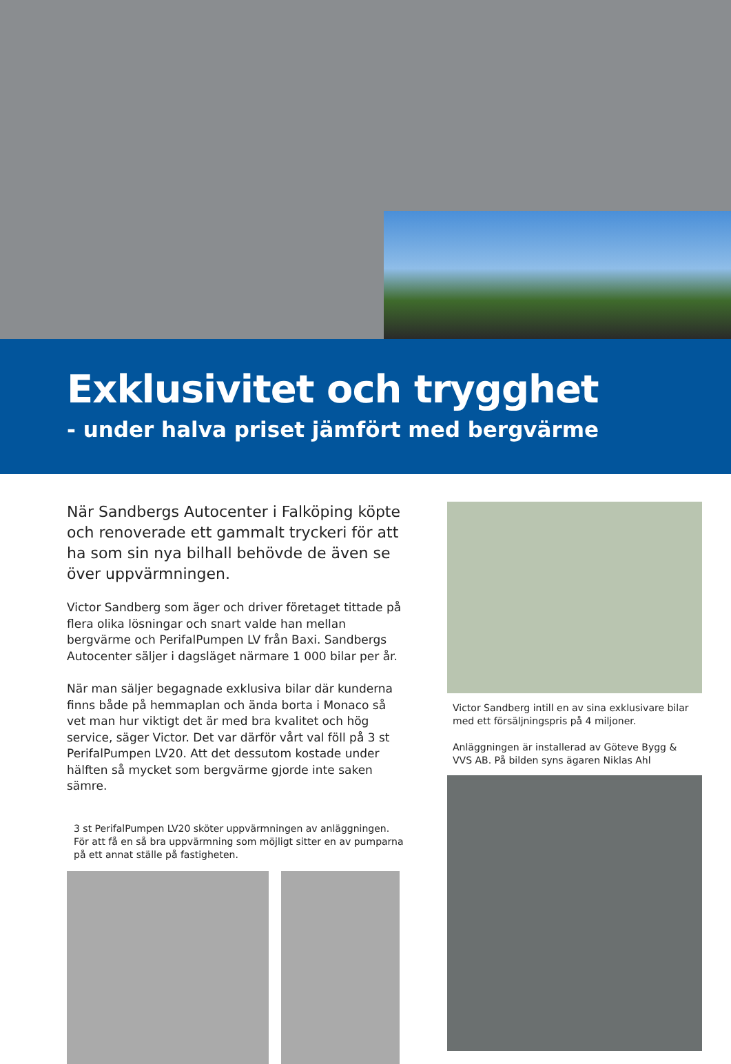Exklusivitet och trygghet
- under halva priset jämfört med bergvärme
När Sandbergs Autocenter i Falköping köpte och renoverade ett gammalt tryckeri för att ha som sin nya bilhall behövde de även se över uppvärmningen.
Victor Sandberg som äger och driver företaget tittade på flera olika lösningar och snart valde han mellan bergvärme och PerifalPumpen LV från Baxi. Sandbergs Autocenter säljer i dagsläget närmare 1 000 bilar per år.
När man säljer begagnade exklusiva bilar där kunderna finns både på hemmaplan och ända borta i Monaco så vet man hur viktigt det är med bra kvalitet och hög service, säger Victor. Det var därför vårt val föll på 3 st PerifalPumpen LV20. Att det dessutom kostade under hälften så mycket som bergvärme gjorde inte saken sämre.
3 st PerifalPumpen LV20 sköter uppvärmningen av anläggningen. För att få en så bra uppvärmning som möjligt sitter en av pumparna på ett annat ställe på fastigheten.
Victor Sandberg intill en av sina exklusivare bilar med ett försäljningspris på 4 miljoner.
Anläggningen är installerad av Göteve Bygg & VVS AB. På bilden syns ägaren Niklas Ahl